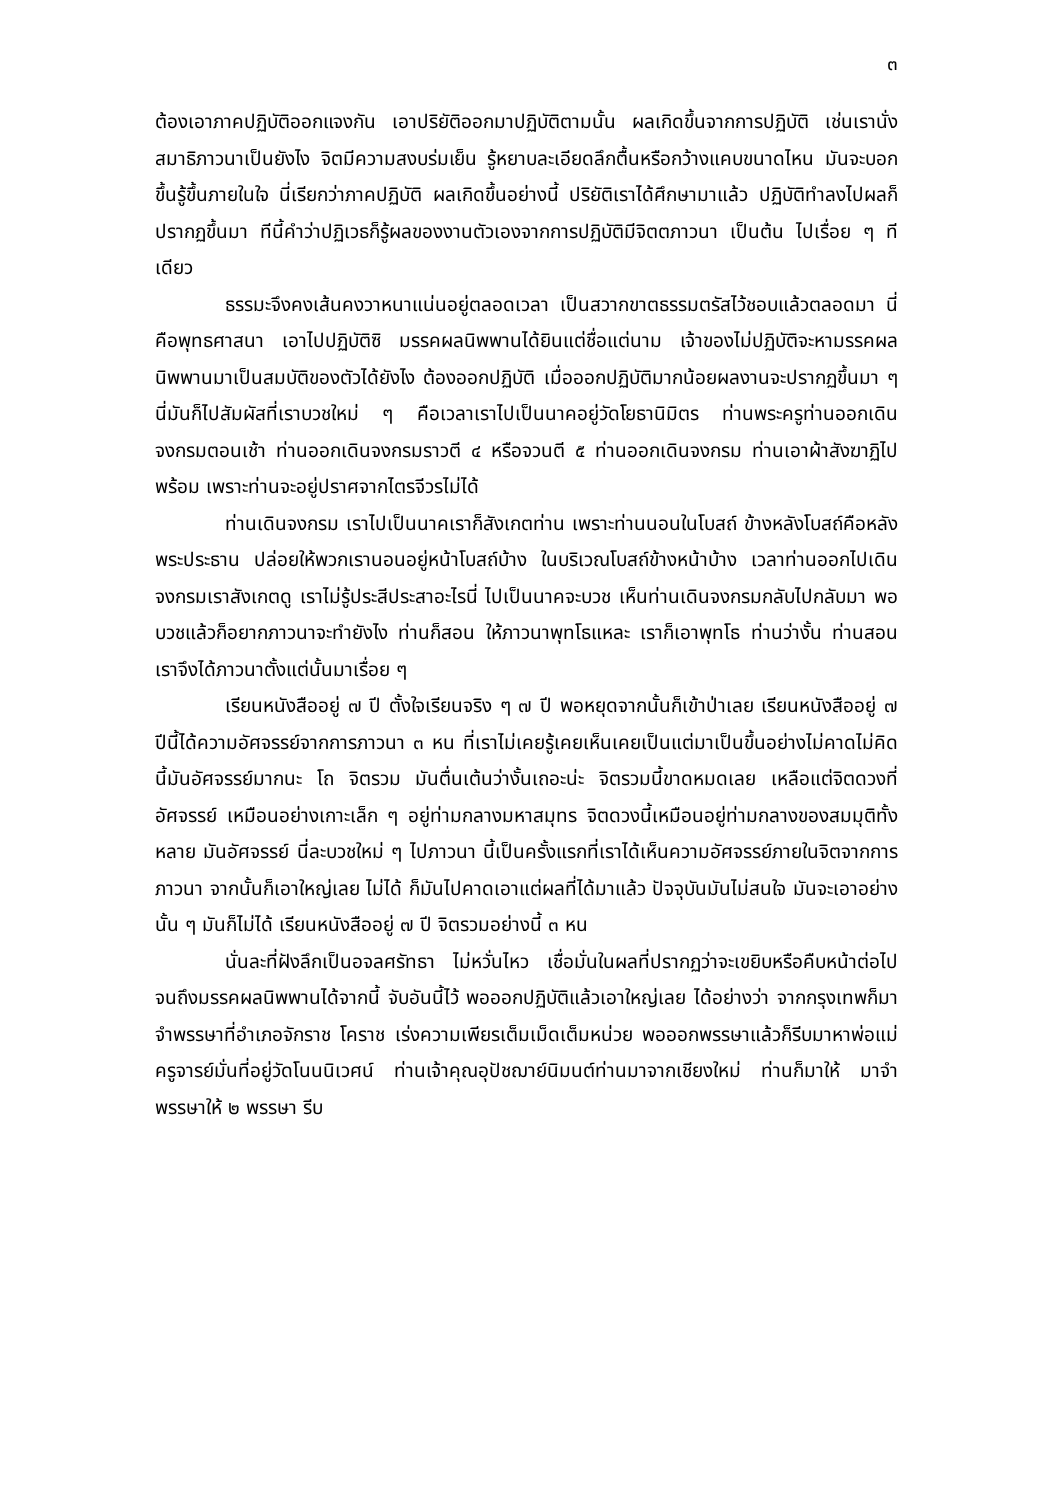๓
ต้องเอาภาคปฏิบัติออกแจงกัน เอาปริยัติออกมาปฏิบัติตามนั้น ผลเกิดขึ้นจากการปฏิบัติ เช่นเรานั่งสมาธิภาวนาเป็นยังไง จิตมีความสงบร่มเย็น รู้หยาบละเอียดลึกตื้นหรือกว้างแคบขนาดไหน มันจะบอกขึ้นรู้ขึ้นภายในใจ นี่เรียกว่าภาคปฏิบัติ ผลเกิดขึ้นอย่างนี้ ปริยัติเราได้ศึกษามาแล้ว ปฏิบัติทำลงไปผลก็ปรากฏขึ้นมา ทีนี้คำว่าปฏิเวธก็รู้ผลของงานตัวเองจากการปฏิบัติมีจิตตภาวนา เป็นต้น ไปเรื่อย ๆ ทีเดียว
ธรรมะจึงคงเส้นคงวาหนาแน่นอยู่ตลอดเวลา เป็นสวากขาตธรรมตรัสไว้ชอบแล้วตลอดมา นี่คือพุทธศาสนา เอาไปปฏิบัติซิ มรรคผลนิพพานได้ยินแต่ชื่อแต่นาม เจ้าของไม่ปฏิบัติจะหามรรคผลนิพพานมาเป็นสมบัติของตัวได้ยังไง ต้องออกปฏิบัติ เมื่อออกปฏิบัติมากน้อยผลงานจะปรากฏขึ้นมา ๆ นี่มันก็ไปสัมผัสที่เราบวชใหม่ ๆ คือเวลาเราไปเป็นนาคอยู่วัดโยธานิมิตร ท่านพระครูท่านออกเดินจงกรมตอนเช้า ท่านออกเดินจงกรมราวตี ๔ หรือจวนตี ๕ ท่านออกเดินจงกรม ท่านเอาผ้าสังฆาฏิไปพร้อม เพราะท่านจะอยู่ปราศจากไตรจีวรไม่ได้
ท่านเดินจงกรม เราไปเป็นนาคเราก็สังเกตท่าน เพราะท่านนอนในโบสถ์ ข้างหลังโบสถ์คือหลังพระประธาน ปล่อยให้พวกเรานอนอยู่หน้าโบสถ์บ้าง ในบริเวณโบสถ์ข้างหน้าบ้าง เวลาท่านออกไปเดินจงกรมเราสังเกตดู เราไม่รู้ประสีประสาอะไรนี่ ไปเป็นนาคจะบวช เห็นท่านเดินจงกรมกลับไปกลับมา พอบวชแล้วก็อยากภาวนาจะทำยังไง ท่านก็สอน ให้ภาวนาพุทโธแหละ เราก็เอาพุทโธ ท่านว่างั้น ท่านสอน เราจึงได้ภาวนาตั้งแต่นั้นมาเรื่อย ๆ
เรียนหนังสืออยู่ ๗ ปี ตั้งใจเรียนจริง ๆ ๗ ปี พอหยุดจากนั้นก็เข้าป่าเลย เรียนหนังสืออยู่ ๗ ปีนี้ได้ความอัศจรรย์จากการภาวนา ๓ หน ที่เราไม่เคยรู้เคยเห็นเคยเป็นแต่มาเป็นขึ้นอย่างไม่คาดไม่คิดนี้มันอัศจรรย์มากนะ โถ จิตรวม มันตื่นเต้นว่างั้นเถอะน่ะ จิตรวมนี้ขาดหมดเลย เหลือแต่จิตดวงที่อัศจรรย์ เหมือนอย่างเกาะเล็ก ๆ อยู่ท่ามกลางมหาสมุทร จิตดวงนี้เหมือนอยู่ท่ามกลางของสมมุติทั้งหลาย มันอัศจรรย์ นี่ละบวชใหม่ ๆ ไปภาวนา นี้เป็นครั้งแรกที่เราได้เห็นความอัศจรรย์ภายในจิตจากการภาวนา จากนั้นก็เอาใหญ่เลย ไม่ได้ ก็มันไปคาดเอาแต่ผลที่ได้มาแล้ว ปัจจุบันมันไม่สนใจ มันจะเอาอย่างนั้น ๆ มันก็ไม่ได้ เรียนหนังสืออยู่ ๗ ปี จิตรวมอย่างนี้ ๓ หน
นั่นละที่ฝังลึกเป็นอจลศรัทธา ไม่หวั่นไหว เชื่อมั่นในผลที่ปรากฏว่าจะเขยิบหรือคืบหน้าต่อไปจนถึงมรรคผลนิพพานได้จากนี้ จับอันนี้ไว้ พอออกปฏิบัติแล้วเอาใหญ่เลย ได้อย่างว่า จากกรุงเทพก็มาจำพรรษาที่อำเภอจักราช โคราช เร่งความเพียรเต็มเม็ดเต็มหน่วย พอออกพรรษาแล้วก็รีบมาหาพ่อแม่ครูจารย์มั่นที่อยู่วัดโนนนิเวศน์ ท่านเจ้าคุณอุปัชฌาย์นิมนต์ท่านมาจากเชียงใหม่ ท่านก็มาให้ มาจำพรรษาให้ ๒ พรรษา รีบ